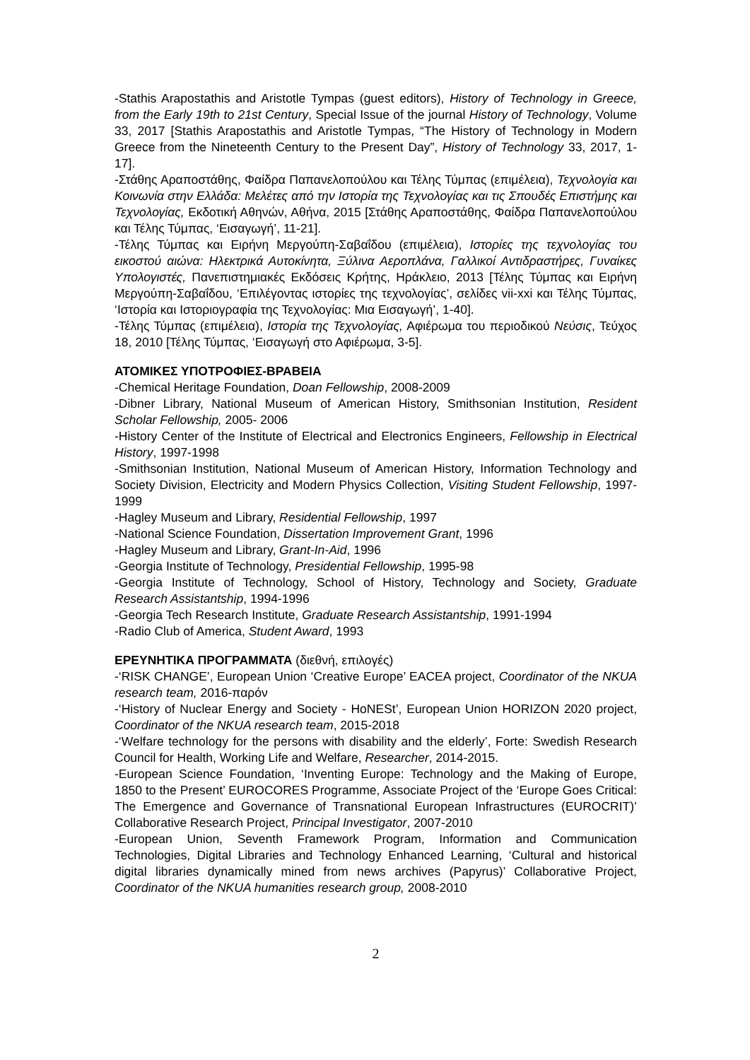-Stathis Arapostathis and Aristotle Tympas (guest editors), History of Technology in Greece, from the Early 19th to 21st Century, Special Issue of the journal History of Technology, Volume 33, 2017 [Stathis Arapostathis and Aristotle Tympas, “The History of Technology in Modern Greece from the Nineteenth Century to the Present Day”, History of Technology 33, 2017, 1-17].
-Στάθης Αραποστάθης, Φαίδρα Παπανελοπούλου και Τέλης Τύμπας (επιμέλεια), Τεχνολογία και Κοινωνία στην Ελλάδα: Μελέτες από την Ιστορία της Τεχνολογίας και τις Σπουδές Επιστήμης και Τεχνολογίας, Εκδοτική Αθηνών, Αθήνα, 2015 [Στάθης Αραποστάθης, Φαίδρα Παπανελοπούλου και Τέλης Τύμπας, ‘Εισαγωγή’, 11-21].
-Τέλης Τύμπας και Ειρήνη Μεργούπη-Σαβαΐδου (επιμέλεια), Ιστορίες της τεχνολογίας του εικοστού αιώνα: Ηλεκτρικά Αυτοκίνητα, Ξύλινα Αεροπλάνα, Γαλλικοί Αντιδραστήρες, Γυναίκες Υπολογιστές, Πανεπιστημιακές Εκδόσεις Κρήτης, Ηράκλειο, 2013 [Τέλης Τύμπας και Ειρήνη Μεργούπη-Σαβαΐδου, ‘Επιλέγοντας ιστορίες της τεχνολογίας’, σελίδες vii-xxi και Τέλης Τύμπας, ‘Ιστορία και Ιστοριογραφία της Τεχνολογίας: Μια Εισαγωγή’, 1-40].
-Τέλης Τύμπας (επιμέλεια), Ιστορία της Τεχνολογίας, Αφιέρωμα του περιοδικού Νεύσις, Τεύχος 18, 2010 [Τέλης Τύμπας, ‘Εισαγωγή στο Αφιέρωμα, 3-5].
ΑΤΟΜΙΚΕΣ ΥΠΟΤΡΟΦΙΕΣ-ΒΡΑΒΕΙΑ
-Chemical Heritage Foundation, Doan Fellowship, 2008-2009
-Dibner Library, National Museum of American History, Smithsonian Institution, Resident Scholar Fellowship, 2005- 2006
-History Center of the Institute of Electrical and Electronics Engineers, Fellowship in Electrical History, 1997-1998
-Smithsonian Institution, National Museum of American History, Information Technology and Society Division, Electricity and Modern Physics Collection, Visiting Student Fellowship, 1997-1999
-Hagley Museum and Library, Residential Fellowship, 1997
-National Science Foundation, Dissertation Improvement Grant, 1996
-Hagley Museum and Library, Grant-In-Aid, 1996
-Georgia Institute of Technology, Presidential Fellowship, 1995-98
-Georgia Institute of Technology, School of History, Technology and Society, Graduate Research Assistantship, 1994-1996
-Georgia Tech Research Institute, Graduate Research Assistantship, 1991-1994
-Radio Club of America, Student Award, 1993
ΕΡΕΥΝΗΤΙΚΑ ΠΡΟΓΡΑΜΜΑΤΑ (διεθνή, επιλογές)
-‘RISK CHANGE’, European Union ‘Creative Europe’ EACEA project, Coordinator of the NKUA research team, 2016-παρόν
-‘History of Nuclear Energy and Society - HoNESt’, European Union HORIZON 2020 project, Coordinator of the NKUA research team, 2015-2018
-‘Welfare technology for the persons with disability and the elderly’, Forte: Swedish Research Council for Health, Working Life and Welfare, Researcher, 2014-2015.
-European Science Foundation, ‘Inventing Europe: Technology and the Making of Europe, 1850 to the Present’ EUROCORES Programme, Associate Project of the ‘Europe Goes Critical: The Emergence and Governance of Transnational European Infrastructures (EUROCRIT)’ Collaborative Research Project, Principal Investigator, 2007-2010
-European Union, Seventh Framework Program, Information and Communication Technologies, Digital Libraries and Technology Enhanced Learning, ‘Cultural and historical digital libraries dynamically mined from news archives (Papyrus)’ Collaborative Project, Coordinator of the NKUA humanities research group, 2008-2010
2